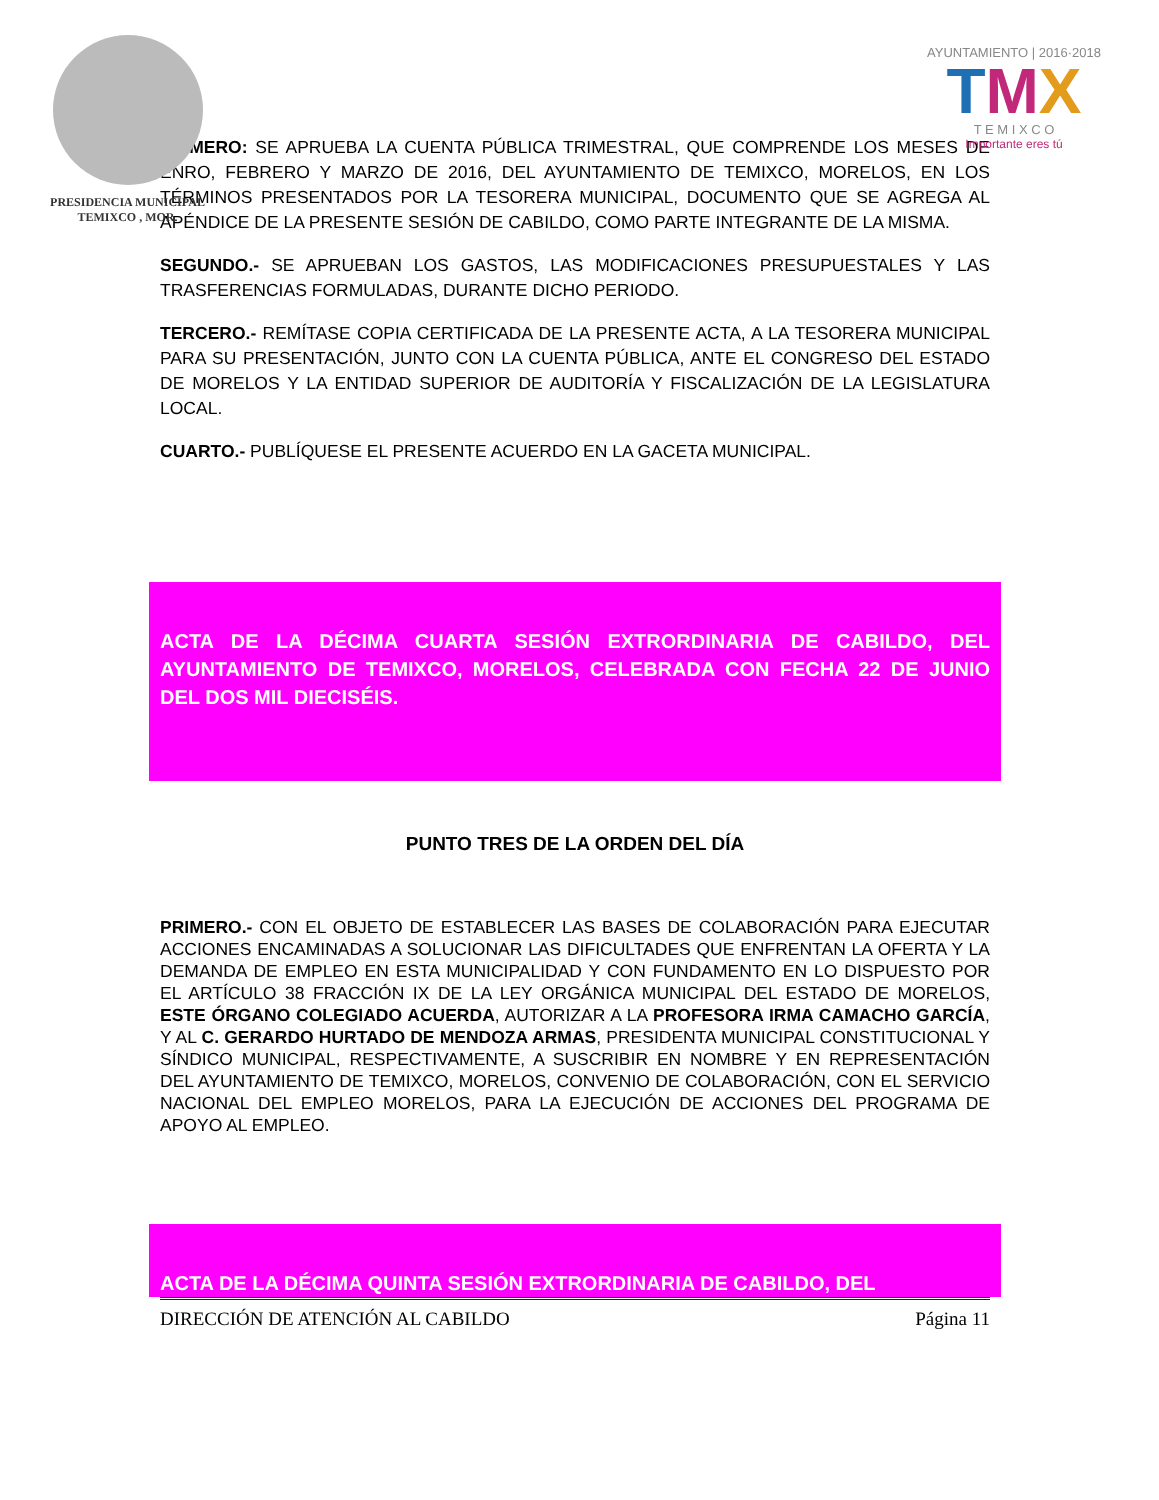PRESIDENCIA MUNICIPAL
TEMIXCO , MOR.
AYUNTAMIENTO | 2016·2018
TMX
T E M I X C O
Importante eres tú
PRIMERO: SE APRUEBA LA CUENTA PÚBLICA TRIMESTRAL, QUE COMPRENDE LOS MESES DE ENRO, FEBRERO Y MARZO DE 2016, DEL AYUNTAMIENTO DE TEMIXCO, MORELOS, EN LOS TÉRMINOS PRESENTADOS POR LA TESORERA MUNICIPAL, DOCUMENTO QUE SE AGREGA AL APÉNDICE DE LA PRESENTE SESIÓN DE CABILDO, COMO PARTE INTEGRANTE DE LA MISMA.
SEGUNDO.- SE APRUEBAN LOS GASTOS, LAS MODIFICACIONES PRESUPUESTALES Y LAS TRASFERENCIAS FORMULADAS, DURANTE DICHO PERIODO.
TERCERO.- REMÍTASE COPIA CERTIFICADA DE LA PRESENTE ACTA, A LA TESORERA MUNICIPAL PARA SU PRESENTACIÓN, JUNTO CON LA CUENTA PÚBLICA, ANTE EL CONGRESO DEL ESTADO DE MORELOS Y LA ENTIDAD SUPERIOR DE AUDITORÍA Y FISCALIZACIÓN DE LA LEGISLATURA LOCAL.
CUARTO.- PUBLÍQUESE EL PRESENTE ACUERDO EN LA GACETA MUNICIPAL.
ACTA DE LA DÉCIMA CUARTA SESIÓN EXTRORDINARIA DE CABILDO, DEL AYUNTAMIENTO DE TEMIXCO, MORELOS, CELEBRADA CON FECHA 22 DE JUNIO DEL DOS MIL DIECISÉIS.
PUNTO TRES DE LA ORDEN DEL DÍA
PRIMERO.- CON EL OBJETO DE ESTABLECER LAS BASES DE COLABORACIÓN PARA EJECUTAR ACCIONES ENCAMINADAS A SOLUCIONAR LAS DIFICULTADES QUE ENFRENTAN LA OFERTA Y LA DEMANDA DE EMPLEO EN ESTA MUNICIPALIDAD Y CON FUNDAMENTO EN LO DISPUESTO POR EL ARTÍCULO 38 FRACCIÓN IX DE LA LEY ORGÁNICA MUNICIPAL DEL ESTADO DE MORELOS, ESTE ÓRGANO COLEGIADO ACUERDA, AUTORIZAR A LA PROFESORA IRMA CAMACHO GARCÍA, Y AL C. GERARDO HURTADO DE MENDOZA ARMAS, PRESIDENTA MUNICIPAL CONSTITUCIONAL Y SÍNDICO MUNICIPAL, RESPECTIVAMENTE, A SUSCRIBIR EN NOMBRE Y EN REPRESENTACIÓN DEL AYUNTAMIENTO DE TEMIXCO, MORELOS, CONVENIO DE COLABORACIÓN, CON EL SERVICIO NACIONAL DEL EMPLEO MORELOS, PARA LA EJECUCIÓN DE ACCIONES DEL PROGRAMA DE APOYO AL EMPLEO.
ACTA DE LA DÉCIMA QUINTA SESIÓN EXTRORDINARIA DE CABILDO, DEL
DIRECCIÓN DE ATENCIÓN AL CABILDO Página 11